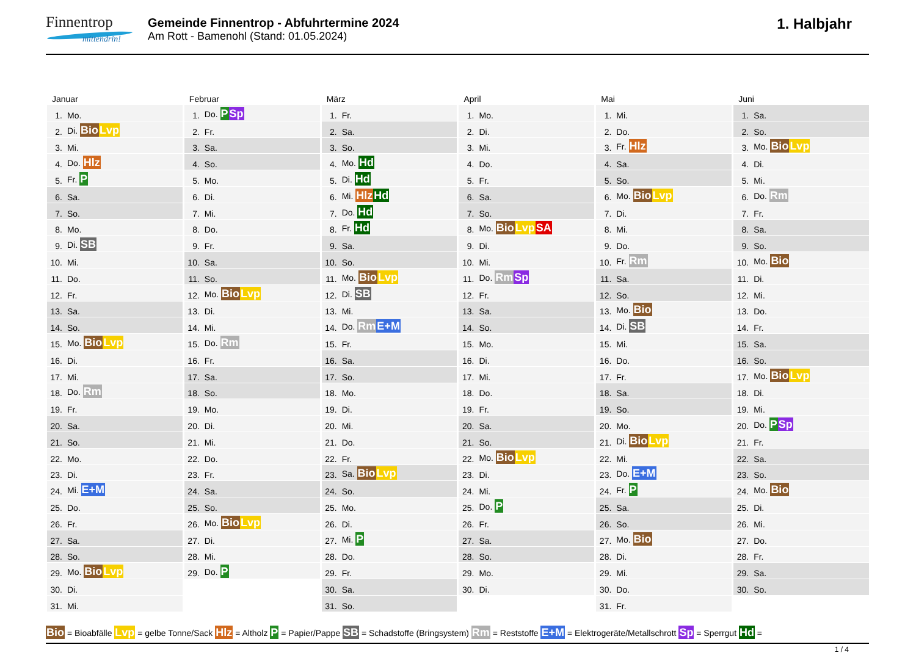Finnentrop
mittendrin!
Gemeinde Finnentrop - Abfuhrtermine 2024
Am Rott - Bamenohl (Stand: 01.05.2024)
1. Halbjahr
Januar
| 1. | Mo. |
| 2. | Di. Bio Lvp |
| 3. | Mi. |
| 4. | Do. Hlz |
| 5. | Fr. P |
| 6. | Sa. |
| 7. | So. |
| 8. | Mo. |
| 9. | Di. SB |
| 10. | Mi. |
| 11. | Do. |
| 12. | Fr. |
| 13. | Sa. |
| 14. | So. |
| 15. | Mo. Bio Lvp |
| 16. | Di. |
| 17. | Mi. |
| 18. | Do. Rm |
| 19. | Fr. |
| 20. | Sa. |
| 21. | So. |
| 22. | Mo. |
| 23. | Di. |
| 24. | Mi. E+M |
| 25. | Do. |
| 26. | Fr. |
| 27. | Sa. |
| 28. | So. |
| 29. | Mo. Bio Lvp |
| 30. | Di. |
| 31. | Mi. |
Februar
| 1. | Do. P Sp |
| 2. | Fr. |
| 3. | Sa. |
| 4. | So. |
| 5. | Mo. |
| 6. | Di. |
| 7. | Mi. |
| 8. | Do. |
| 9. | Fr. |
| 10. | Sa. |
| 11. | So. |
| 12. | Mo. Bio Lvp |
| 13. | Di. |
| 14. | Mi. |
| 15. | Do. Rm |
| 16. | Fr. |
| 17. | Sa. |
| 18. | So. |
| 19. | Mo. |
| 20. | Di. |
| 21. | Mi. |
| 22. | Do. |
| 23. | Fr. |
| 24. | Sa. |
| 25. | So. |
| 26. | Mo. Bio Lvp |
| 27. | Di. |
| 28. | Mi. |
| 29. | Do. P |
März
| 1. | Fr. |
| 2. | Sa. |
| 3. | So. |
| 4. | Mo. Hd |
| 5. | Di. Hd |
| 6. | Mi. Hlz Hd |
| 7. | Do. Hd |
| 8. | Fr. Hd |
| 9. | Sa. |
| 10. | So. |
| 11. | Mo. Bio Lvp |
| 12. | Di. SB |
| 13. | Mi. |
| 14. | Do. Rm E+M |
| 15. | Fr. |
| 16. | Sa. |
| 17. | So. |
| 18. | Mo. |
| 19. | Di. |
| 20. | Mi. |
| 21. | Do. |
| 22. | Fr. |
| 23. | Sa. Bio Lvp |
| 24. | So. |
| 25. | Mo. |
| 26. | Di. |
| 27. | Mi. P |
| 28. | Do. |
| 29. | Fr. |
| 30. | Sa. |
| 31. | So. |
April
| 1. | Mo. |
| 2. | Di. |
| 3. | Mi. |
| 4. | Do. |
| 5. | Fr. |
| 6. | Sa. |
| 7. | So. |
| 8. | Mo. Bio Lvp SA |
| 9. | Di. |
| 10. | Mi. |
| 11. | Do. Rm Sp |
| 12. | Fr. |
| 13. | Sa. |
| 14. | So. |
| 15. | Mo. |
| 16. | Di. |
| 17. | Mi. |
| 18. | Do. |
| 19. | Fr. |
| 20. | Sa. |
| 21. | So. |
| 22. | Mo. Bio Lvp |
| 23. | Di. |
| 24. | Mi. |
| 25. | Do. P |
| 26. | Fr. |
| 27. | Sa. |
| 28. | So. |
| 29. | Mo. |
| 30. | Di. |
Mai
| 1. | Mi. |
| 2. | Do. |
| 3. | Fr. Hlz |
| 4. | Sa. |
| 5. | So. |
| 6. | Mo. Bio Lvp |
| 7. | Di. |
| 8. | Mi. |
| 9. | Do. |
| 10. | Fr. Rm |
| 11. | Sa. |
| 12. | So. |
| 13. | Mo. Bio |
| 14. | Di. SB |
| 15. | Mi. |
| 16. | Do. |
| 17. | Fr. |
| 18. | Sa. |
| 19. | So. |
| 20. | Mo. |
| 21. | Di. Bio Lvp |
| 22. | Mi. |
| 23. | Do. E+M |
| 24. | Fr. P |
| 25. | Sa. |
| 26. | So. |
| 27. | Mo. Bio |
| 28. | Di. |
| 29. | Mi. |
| 30. | Do. |
| 31. | Fr. |
Juni
| 1. | Sa. |
| 2. | So. |
| 3. | Mo. Bio Lvp |
| 4. | Di. |
| 5. | Mi. |
| 6. | Do. Rm |
| 7. | Fr. |
| 8. | Sa. |
| 9. | So. |
| 10. | Mo. Bio |
| 11. | Di. |
| 12. | Mi. |
| 13. | Do. |
| 14. | Fr. |
| 15. | Sa. |
| 16. | So. |
| 17. | Mo. Bio Lvp |
| 18. | Di. |
| 19. | Mi. |
| 20. | Do. P Sp |
| 21. | Fr. |
| 22. | Sa. |
| 23. | So. |
| 24. | Mo. Bio |
| 25. | Di. |
| 26. | Mi. |
| 27. | Do. |
| 28. | Fr. |
| 29. | Sa. |
| 30. | So. |
Bio = Bioabfälle Lvp = gelbe Tonne/Sack Hlz = Altholz P = Papier/Pappe SB = Schadstoffe (Bringsystem) Rm = Reststoffe E+M = Elektrogeräte/Metallschrott Sp = Sperrgut Hd =
1 / 4